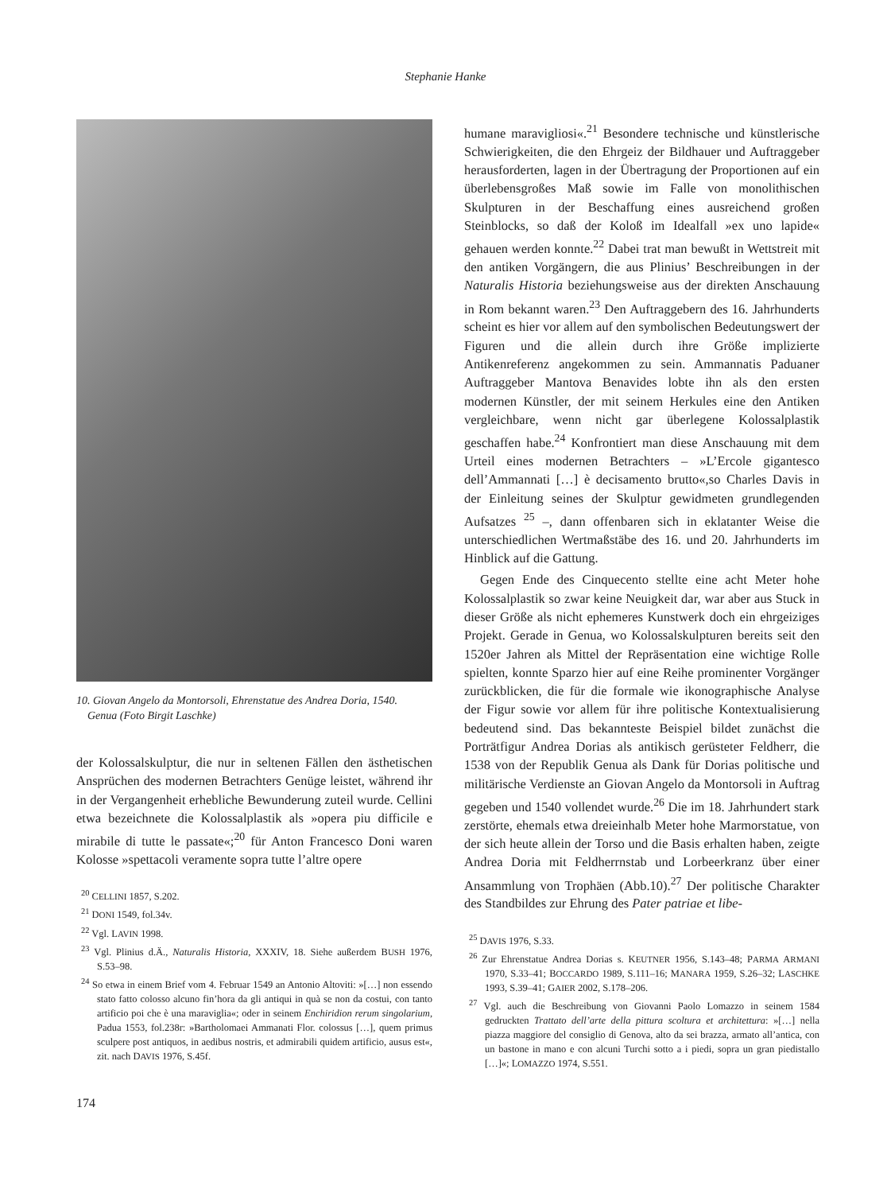Stephanie Hanke
10. Giovan Angelo da Montorsoli, Ehrenstatue des Andrea Doria, 1540.
Genua (Foto Birgit Laschke)
der Kolossalskulptur, die nur in seltenen Fällen den ästhetischen Ansprüchen des modernen Betrachters Genüge leistet, während ihr in der Vergangenheit erhebliche Bewunderung zuteil wurde. Cellini etwa bezeichnete die Kolossalplastik als »opera piu difficile e mirabile di tutte le passate«;<sup>20</sup> für Anton Francesco Doni waren Kolosse »spettacoli veramente sopra tutte l’altre opere
<sup>20</sup> CELLINI 1857, S.202.
<sup>21</sup> DONI 1549, fol.34v.
<sup>22</sup> Vgl. LAVIN 1998.
<sup>23</sup> Vgl. Plinius d.Ä., Naturalis Historia, XXXIV, 18. Siehe außerdem BUSH 1976, S.53–98.
<sup>24</sup> So etwa in einem Brief vom 4. Februar 1549 an Antonio Altoviti: »[…] non essendo stato fatto colosso alcuno fin’hora da gli antiqui in quà se non da costui, con tanto artificio poi che è una maraviglia«; oder in seinem Enchiridion rerum singolarium, Padua 1553, fol.238r: »Bartholomaei Ammanati Flor. colossus […], quem primus sculpere post antiquos, in aedibus nostris, et admirabili quidem artificio, ausus est«, zit. nach DAVIS 1976, S.45f.
humane maravigliosi«.<sup>21</sup> Besondere technische und künstlerische Schwierigkeiten, die den Ehrgeiz der Bildhauer und Auftraggeber herausforderten, lagen in der Übertragung der Proportionen auf ein überlebensgroßes Maß sowie im Falle von monolithischen Skulpturen in der Beschaffung eines ausreichend großen Steinblocks, so daß der Koloß im Idealfall »ex uno lapide« gehauen werden konnte.<sup>22</sup> Dabei trat man bewußt in Wettstreit mit den antiken Vorgängern, die aus Plinius’ Beschreibungen in der Naturalis Historia beziehungsweise aus der direkten Anschauung in Rom bekannt waren.<sup>23</sup> Den Auftraggebern des 16. Jahrhunderts scheint es hier vor allem auf den symbolischen Bedeutungswert der Figuren und die allein durch ihre Größe implizierte Antikenreferenz angekommen zu sein. Ammannatis Paduaner Auftraggeber Mantova Benavides lobte ihn als den ersten modernen Künstler, der mit seinem Herkules eine den Antiken vergleichbare, wenn nicht gar überlegene Kolossalplastik geschaffen habe.<sup>24</sup> Konfrontiert man diese Anschauung mit dem Urteil eines modernen Betrachters – »L’Ercole gigantesco dell’Ammannati […] è decisamento brutto«,so Charles Davis in der Einleitung seines der Skulptur gewidmeten grundlegenden Aufsatzes <sup>25</sup> –, dann offenbaren sich in eklatanter Weise die unterschiedlichen Wertmaßstäbe des 16. und 20. Jahrhunderts im Hinblick auf die Gattung.
Gegen Ende des Cinquecento stellte eine acht Meter hohe Kolossalplastik so zwar keine Neuigkeit dar, war aber aus Stuck in dieser Größe als nicht ephemeres Kunstwerk doch ein ehrgeiziges Projekt. Gerade in Genua, wo Kolossalskulpturen bereits seit den 1520er Jahren als Mittel der Repräsentation eine wichtige Rolle spielten, konnte Sparzo hier auf eine Reihe prominenter Vorgänger zurückblicken, die für die formale wie ikonographische Analyse der Figur sowie vor allem für ihre politische Kontextualisierung bedeutend sind. Das bekannteste Beispiel bildet zunächst die Porträtfigur Andrea Dorias als antikisch gerüsteter Feldherr, die 1538 von der Republik Genua als Dank für Dorias politische und militärische Verdienste an Giovan Angelo da Montorsoli in Auftrag gegeben und 1540 vollendet wurde.<sup>26</sup> Die im 18. Jahrhundert stark zerstörte, ehemals etwa dreieinhalb Meter hohe Marmorstatue, von der sich heute allein der Torso und die Basis erhalten haben, zeigte Andrea Doria mit Feldherrnstab und Lorbeerkranz über einer Ansammlung von Trophäen (Abb.10).<sup>27</sup> Der politische Charakter des Standbildes zur Ehrung des Pater patriae et libe-
<sup>25</sup> DAVIS 1976, S.33.
<sup>26</sup> Zur Ehrenstatue Andrea Dorias s. KEUTNER 1956, S.143–48; PARMA ARMANI 1970, S.33–41; BOCCARDO 1989, S.111–16; MANARA 1959, S.26–32; LASCHKE 1993, S.39–41; GAIER 2002, S.178–206.
<sup>27</sup> Vgl. auch die Beschreibung von Giovanni Paolo Lomazzo in seinem 1584 gedruckten Trattato dell’arte della pittura scoltura et architettura: »[…] nella piazza maggiore del consiglio di Genova, alto da sei brazza, armato all’antica, con un bastone in mano e con alcuni Turchi sotto a i piedi, sopra un gran piedistallo […]«; LOMAZZO 1974, S.551.
174